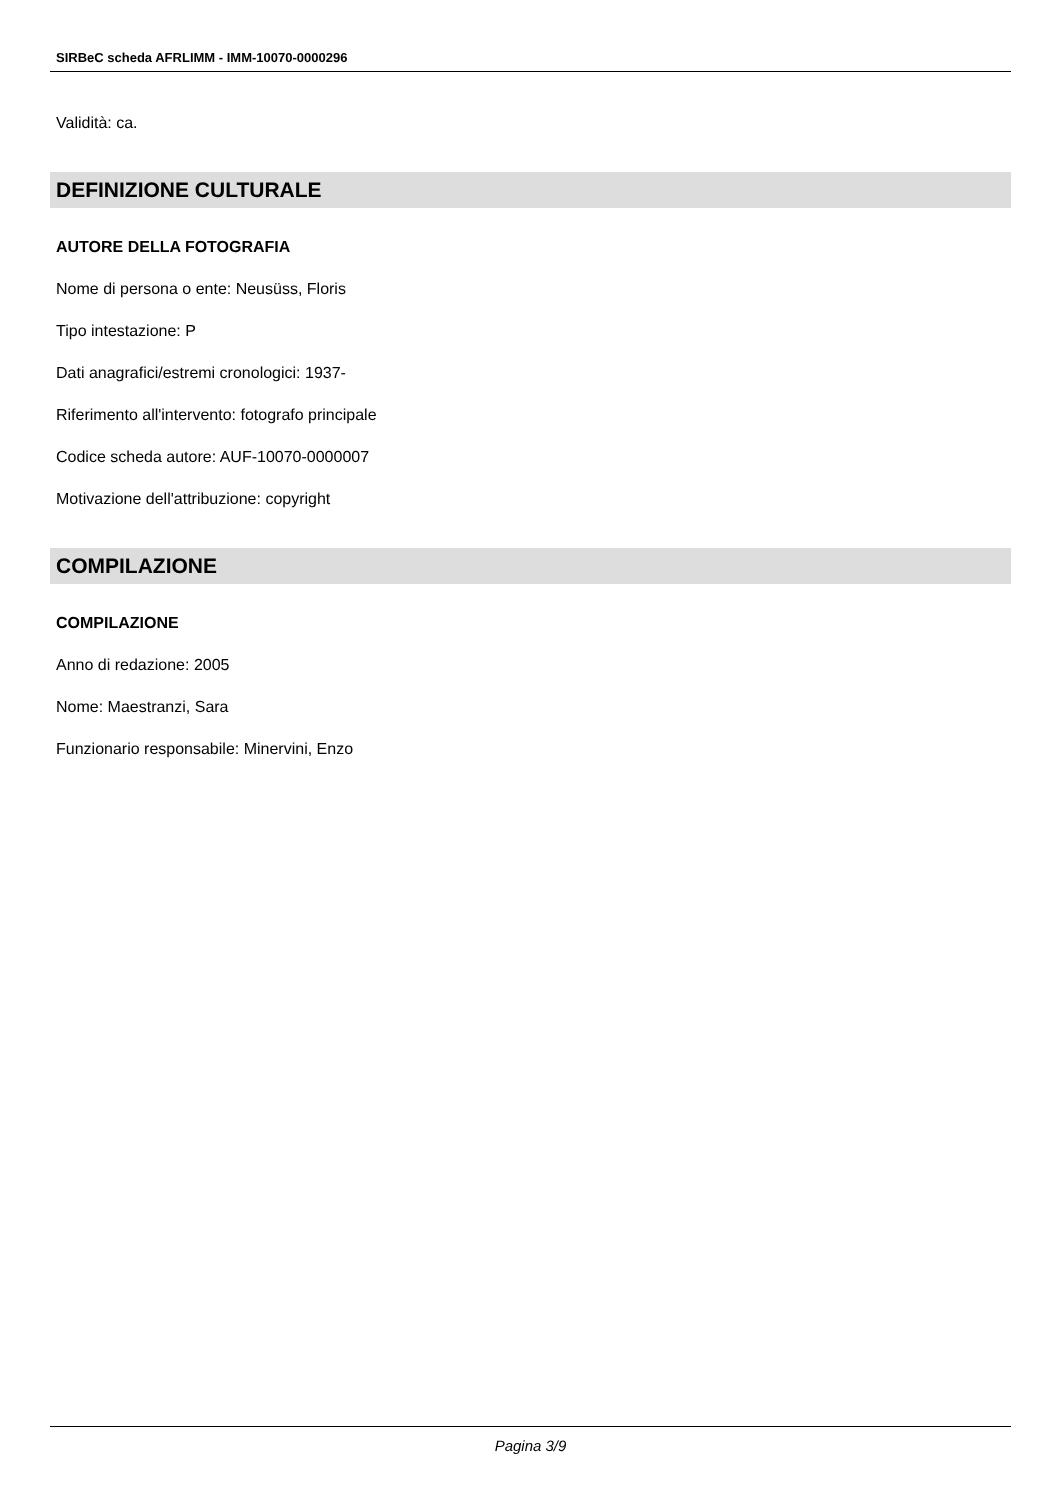SIRBeC scheda AFRLIMM - IMM-10070-0000296
Validità: ca.
DEFINIZIONE CULTURALE
AUTORE DELLA FOTOGRAFIA
Nome di persona o ente: Neusüss, Floris
Tipo intestazione: P
Dati anagrafici/estremi cronologici: 1937-
Riferimento all'intervento: fotografo principale
Codice scheda autore: AUF-10070-0000007
Motivazione dell'attribuzione: copyright
COMPILAZIONE
COMPILAZIONE
Anno di redazione: 2005
Nome: Maestranzi, Sara
Funzionario responsabile: Minervini, Enzo
Pagina 3/9